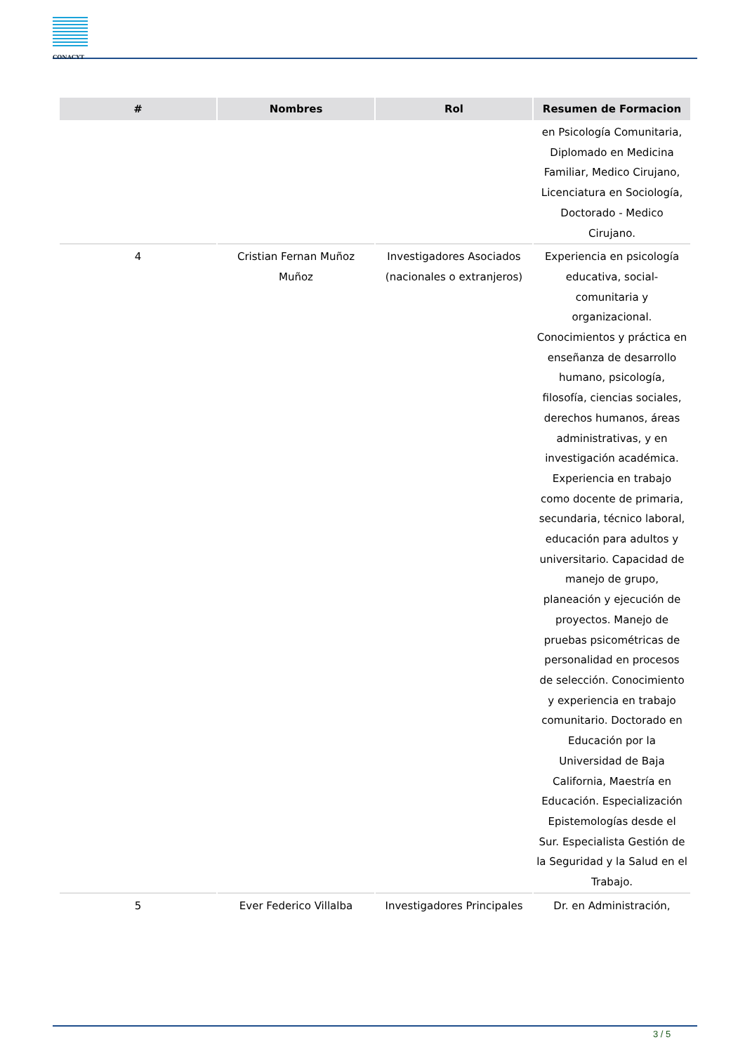CONACYT
| # | Nombres | Rol | Resumen de Formacion |
| --- | --- | --- | --- |
| | | | en Psicología Comunitaria, Diplomado en Medicina Familiar, Medico Cirujano, Licenciatura en Sociología, Doctorado - Medico Cirujano. |
| 4 | Cristian Fernan Muñoz Muñoz | Investigadores Asociados (nacionales o extranjeros) | Experiencia en psicología educativa, social-comunitaria y organizacional. Conocimientos y práctica en enseñanza de desarrollo humano, psicología, filosofía, ciencias sociales, derechos humanos, áreas administrativas, y en investigación académica. Experiencia en trabajo como docente de primaria, secundaria, técnico laboral, educación para adultos y universitario. Capacidad de manejo de grupo, planeación y ejecución de proyectos. Manejo de pruebas psicométricas de personalidad en procesos de selección. Conocimiento y experiencia en trabajo comunitario. Doctorado en Educación por la Universidad de Baja California, Maestría en Educación. Especialización Epistemologías desde el Sur. Especialista Gestión de la Seguridad y la Salud en el Trabajo. |
| 5 | Ever Federico Villalba | Investigadores Principales | Dr. en Administración, |
3 / 5